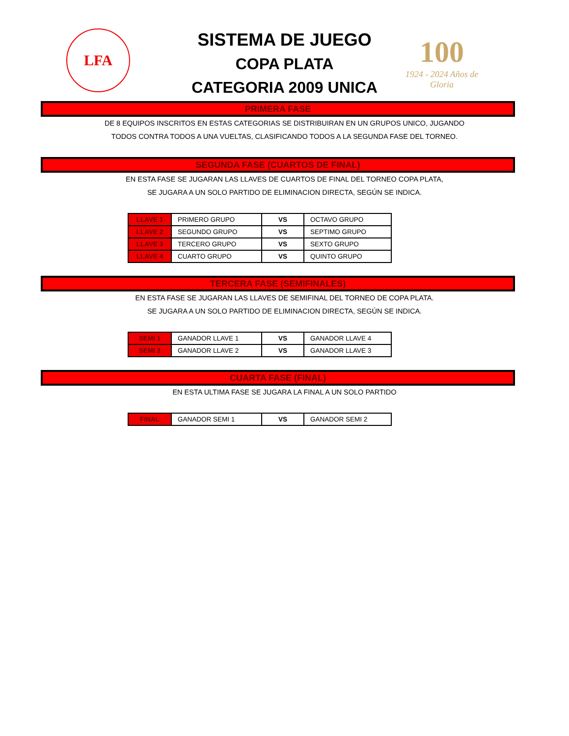LFA
100
1924 - 2024 Años de Gloria
SISTEMA DE JUEGO
COPA PLATA
CATEGORIA 2009 UNICA
PRIMERA FASE
DE 8 EQUIPOS INSCRITOS EN ESTAS CATEGORIAS SE DISTRIBUIRAN EN UN GRUPOS UNICO, JUGANDO
TODOS CONTRA TODOS A UNA VUELTAS, CLASIFICANDO TODOS A LA SEGUNDA FASE DEL TORNEO.
SEGUNDA FASE (CUARTOS DE FINAL)
EN ESTA FASE SE JUGARAN LAS LLAVES DE CUARTOS DE FINAL DEL TORNEO COPA PLATA,
SE JUGARA A UN SOLO PARTIDO DE ELIMINACION DIRECTA, SEGÚN SE INDICA.
| LLAVE 1 | PRIMERO GRUPO | VS | OCTAVO GRUPO |
| LLAVE 2 | SEGUNDO GRUPO | VS | SEPTIMO GRUPO |
| LLAVE 3 | TERCERO GRUPO | VS | SEXTO GRUPO |
| LLAVE 4 | CUARTO GRUPO | VS | QUINTO GRUPO |
TERCERA FASE (SEMIFINALES)
EN ESTA FASE SE JUGARAN LAS LLAVES DE SEMIFINAL DEL TORNEO DE COPA PLATA.
SE JUGARA A UN SOLO PARTIDO DE ELIMINACION DIRECTA, SEGÚN SE INDICA.
| SEMI 1 | GANADOR LLAVE 1 | VS | GANADOR LLAVE 4 |
| SEMI 2 | GANADOR LLAVE 2 | VS | GANADOR LLAVE 3 |
CUARTA FASE (FINAL)
EN ESTA ULTIMA FASE SE JUGARA LA FINAL A UN SOLO PARTIDO
| FINAL | GANADOR SEMI 1 | VS | GANADOR SEMI 2 |